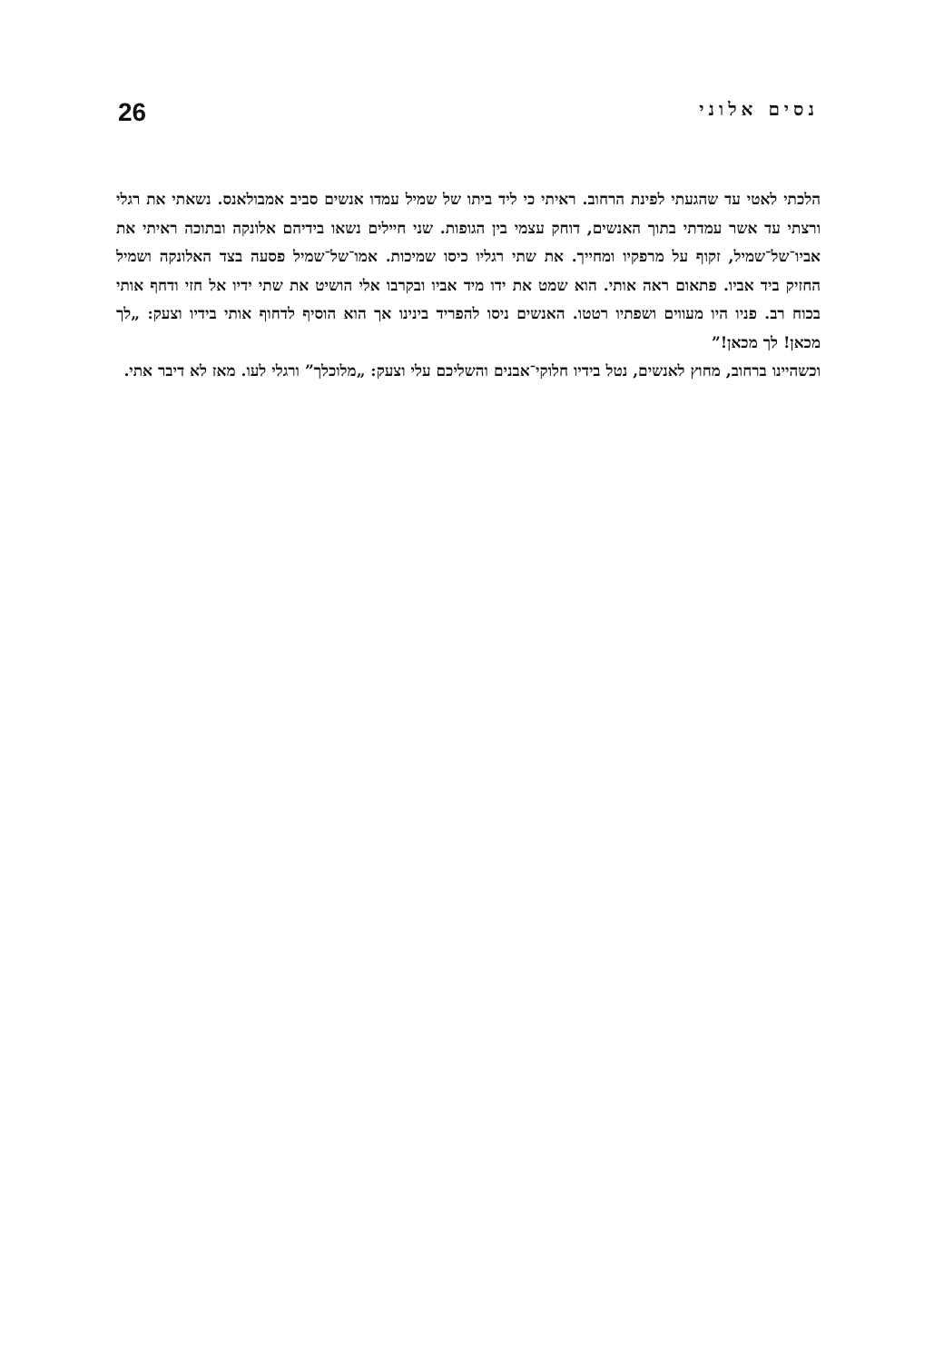נסים אלוני 26
הלכתי לאטי עד שהגעתי לפינת הרחוב. ראיתי כי ליד ביתו של שמיל עמדו אנשים סביב אמבולאנס. נשאתי את רגלי ורצתי עד אשר עמדתי בתוך האנשים, דוחק עצמי בין הגופות. שני חיילים נשאו בידיהם אלונקה ובתוכה ראיתי את אביו־של־שמיל, זקוף על מרפקיו ומחייך. את שתי רגליו כיסו שמיכות. אמו־של־שמיל פסעה בצד האלונקה ושמיל החזיק ביד אביו. פתאום ראה אותי. הוא שמט את ידו מיד אביו ובקרבו אלי הושיט את שתי ידיו אל חזי ודחף אותי בכוח רב. פניו היו מעווים ושפתיו רטטו. האנשים ניסו להפריד בינינו אך הוא הוסיף לדחוף אותי בידיו וצעק: „לך מכאן! לך מכאן!”
וכשהיינו ברחוב, מחוץ לאנשים, נטל בידיו חלוקי־אבנים והשליכם עלי וצעק: „מלוכלך” ורגלי לעו. מאז לא דיבר אתי.